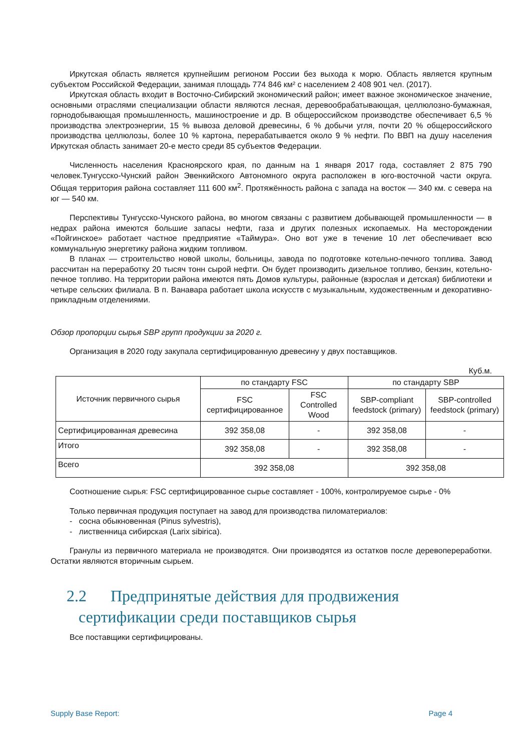Иркутская область является крупнейшим регионом России без выхода к морю. Область является крупным субъектом Российской Федерации, занимая площадь 774 846 км² с населением 2 408 901 чел. (2017).
Иркутская область входит в Восточно-Сибирский экономический район; имеет важное экономическое значение, основными отраслями специализации области являются лесная, деревообрабатывающая, целлюлозно-бумажная, горнодобывающая промышленность, машиностроение и др. В общероссийском производстве обеспечивает 6,5 % производства электроэнергии, 15 % вывоза деловой древесины, 6 % добычи угля, почти 20 % общероссийского производства целлюлозы, более 10 % картона, перерабатывается около 9 % нефти. По ВВП на душу населения Иркутская область занимает 20-е место среди 85 субъектов Федерации.
Численность населения Красноярского края, по данным на 1 января 2017 года, составляет 2 875 790 человек.Тунгусско-Чунский район Эвенкийского Автономного округа расположен в юго-восточной части округа. Общая территория района составляет 111 600 км<sup>2</sup>. Протяжённость района с запада на восток — 340 км. с севера на юг — 540 км.
Перспективы Тунгусско-Чунского района, во многом связаны с развитием добывающей промышленности — в недрах района имеются большие запасы нефти, газа и других полезных ископаемых. На месторождении «Пойгинское» работает частное предприятие «Таймура». Оно вот уже в течение 10 лет обеспечивает всю коммунальную энергетику района жидким топливом.
В планах — строительство новой школы, больницы, завода по подготовке котельно-печного топлива. Завод рассчитан на переработку 20 тысяч тонн сырой нефти. Он будет производить дизельное топливо, бензин, котельно-печное топливо. На территории района имеются пять Домов культуры, районные (взрослая и детская) библиотеки и четыре сельских филиала. В п. Ванавара работает школа искусств с музыкальным, художественным и декоративно-прикладным отделениями.
Обзор пропорции сырья SBP групп продукции за 2020 г.
Организация в 2020 году закупала сертифицированную древесину у двух поставщиков.
Куб.м.
| Источник первичного сырья | по стандарту FSC | | по стандарту SBP | |
| --- | --- | --- | --- | --- |
| | FSC сертифицированное | FSC Controlled Wood | SBP-compliant feedstock (primary) | SBP-controlled feedstock (primary) |
| Сертифицированная древесина | 392 358,08 | - | 392 358,08 | - |
| Итого | 392 358,08 | - | 392 358,08 | - |
| Всего | 392 358,08 | | 392 358,08 | |
Соотношение сырья: FSC сертифицированное сырье составляет - 100%, контролируемое сырье - 0%
Только первичная продукция поступает на завод для производства пиломатериалов:
- сосна обыкновенная (Pinus sylvestris),
- лиственница сибирская (Larix sibirica).
Гранулы из первичного материала не производятся. Они производятся из остатков после деревопереработки. Остатки являются вторичным сырьем.
2.2 Предпринятые действия для продвижения
сертификации среди поставщиков сырья
Все поставщики сертифицированы.
Supply Base Report: Page 4